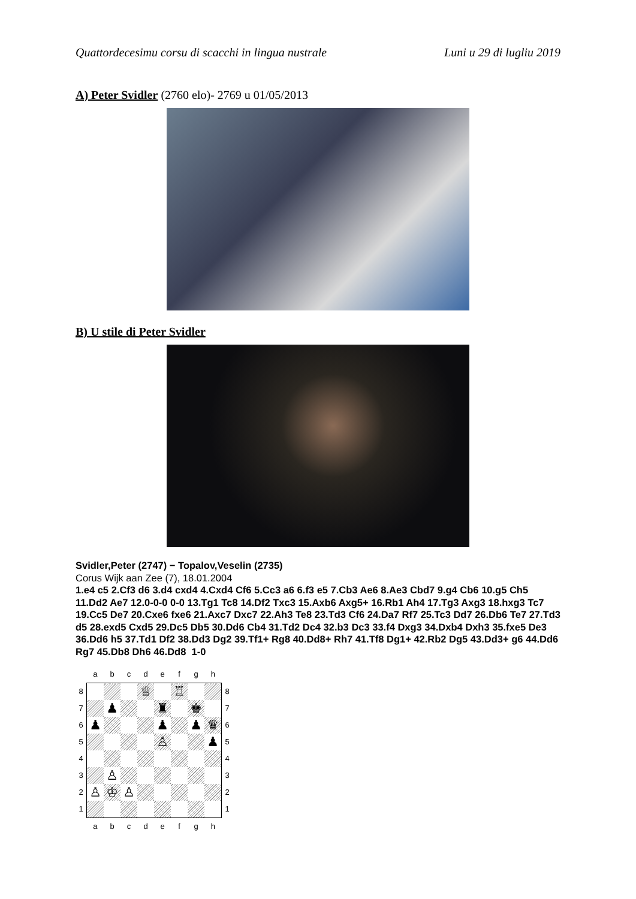Quattordecesimu corsu di scacchi in lingua nustrale Luni u 29 di lugliu 2019
A) Peter Svidler (2760 elo)- 2769 u 01/05/2013
B) U stile di Peter Svidler
Svidler,Peter (2747) − Topalov,Veselin (2735)
Corus Wijk aan Zee (7), 18.01.2004
1.e4 c5 2.Cf3 d6 3.d4 cxd4 4.Cxd4 Cf6 5.Cc3 a6 6.f3 e5 7.Cb3 Ae6 8.Ae3 Cbd7 9.g4 Cb6 10.g5 Ch5 11.Dd2 Ae7 12.0-0-0 0-0 13.Tg1 Tc8 14.Df2 Txc3 15.Axb6 Axg5+ 16.Rb1 Ah4 17.Tg3 Axg3 18.hxg3 Tc7 19.Cc5 De7 20.Cxe6 fxe6 21.Axc7 Dxc7 22.Ah3 Te8 23.Td3 Cf6 24.Da7 Rf7 25.Tc3 Dd7 26.Db6 Te7 27.Td3 d5 28.exd5 Cxd5 29.Dc5 Db5 30.Dd6 Cb4 31.Td2 Dc4 32.b3 Dc3 33.f4 Dxg3 34.Dxb4 Dxh3 35.fxe5 De3 36.Dd6 h5 37.Td1 Df2 38.Dd3 Dg2 39.Tf1+ Rg8 40.Dd8+ Rh7 41.Tf8 Dg1+ 42.Rb2 Dg5 43.Dd3+ g6 44.Dd6 Rg7 45.Db8 Dh6 46.Dd8 1-0
| | a | b | c | d | e | f | g | h | |
| 8 | | | | ♕ | | ♖ | | | 8 |
| 7 | | ♟ | | | ♜ | | ♚ | | 7 |
| 6 | ♟ | | | | ♟ | | ♟ | ♛ | 6 |
| 5 | | | | | ♙ | | | ♟ | 5 |
| 4 | | | | | | | | | 4 |
| 3 | | ♙ | | | | | | | 3 |
| 2 | ♙ | ♔ | ♙ | | | | | | 2 |
| 1 | | | | | | | | | 1 |
| | a | b | c | d | e | f | g | h | |